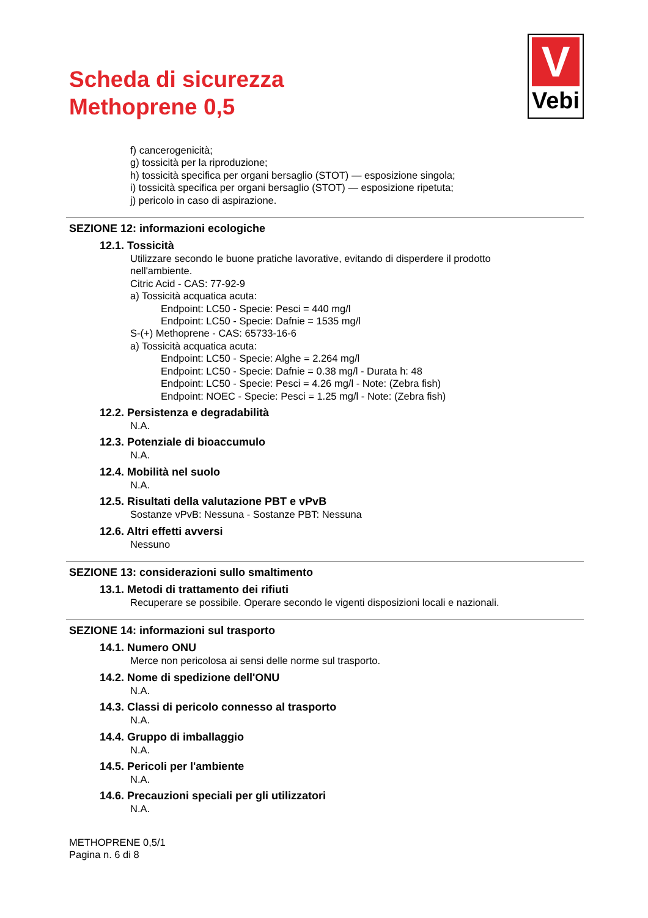Scheda di sicurezza
Methoprene 0,5
V
Vebi
f) cancerogenicità;
g) tossicità per la riproduzione;
h) tossicità specifica per organi bersaglio (STOT) — esposizione singola;
i) tossicità specifica per organi bersaglio (STOT) — esposizione ripetuta;
j) pericolo in caso di aspirazione.
SEZIONE 12: informazioni ecologiche
12.1. Tossicità
Utilizzare secondo le buone pratiche lavorative, evitando di disperdere il prodotto
nell'ambiente.
Citric Acid - CAS: 77-92-9
a) Tossicità acquatica acuta:
Endpoint: LC50 - Specie: Pesci = 440 mg/l
Endpoint: LC50 - Specie: Dafnie = 1535 mg/l
S-(+) Methoprene - CAS: 65733-16-6
a) Tossicità acquatica acuta:
Endpoint: LC50 - Specie: Alghe = 2.264 mg/l
Endpoint: LC50 - Specie: Dafnie = 0.38 mg/l - Durata h: 48
Endpoint: LC50 - Specie: Pesci = 4.26 mg/l - Note: (Zebra fish)
Endpoint: NOEC - Specie: Pesci = 1.25 mg/l - Note: (Zebra fish)
12.2. Persistenza e degradabilità
N.A.
12.3. Potenziale di bioaccumulo
N.A.
12.4. Mobilità nel suolo
N.A.
12.5. Risultati della valutazione PBT e vPvB
Sostanze vPvB: Nessuna - Sostanze PBT: Nessuna
12.6. Altri effetti avversi
Nessuno
SEZIONE 13: considerazioni sullo smaltimento
13.1. Metodi di trattamento dei rifiuti
Recuperare se possibile. Operare secondo le vigenti disposizioni locali e nazionali.
SEZIONE 14: informazioni sul trasporto
14.1. Numero ONU
Merce non pericolosa ai sensi delle norme sul trasporto.
14.2. Nome di spedizione dell'ONU
N.A.
14.3. Classi di pericolo connesso al trasporto
N.A.
14.4. Gruppo di imballaggio
N.A.
14.5. Pericoli per l'ambiente
N.A.
14.6. Precauzioni speciali per gli utilizzatori
N.A.
METHOPRENE 0,5/1
Pagina n. 6 di 8